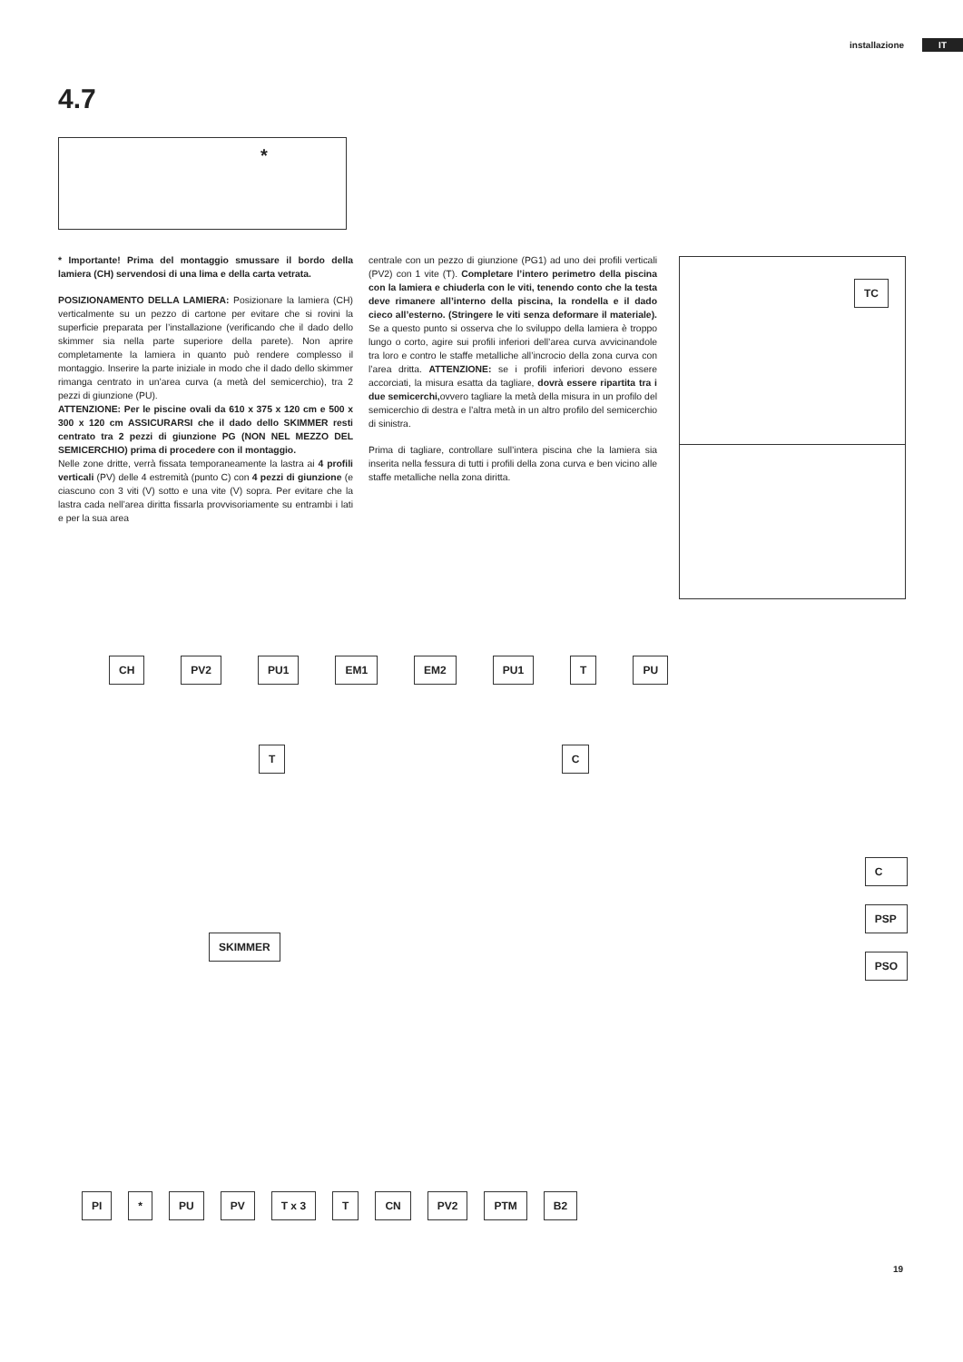installazione IT
4.7
*
* Importante! Prima del montaggio smussare il bordo della lamiera (CH) servendosi di una lima e della carta vetrata.
POSIZIONAMENTO DELLA LAMIERA: Posizionare la lamiera (CH) verticalmente su un pezzo di cartone per evitare che si rovini la superficie preparata per l’installazione (verificando che il dado dello skimmer sia nella parte superiore della parete). Non aprire completamente la lamiera in quanto può rendere complesso il montaggio. Inserire la parte iniziale in modo che il dado dello skimmer rimanga centrato in un’area curva (a metà del semicerchio), tra 2 pezzi di giunzione (PU).
ATTENZIONE: Per le piscine ovali da 610 x 375 x 120 cm e 500 x 300 x 120 cm ASSICURARSI che il dado dello SKIMMER resti centrato tra 2 pezzi di giunzione PG (NON NEL MEZZO DEL SEMICERCHIO) prima di procedere con il montaggio.
Nelle zone dritte, verrà fissata temporaneamente la lastra ai 4 profili verticali (PV) delle 4 estremità (punto C) con 4 pezzi di giunzione (e ciascuno con 3 viti (V) sotto e una vite (V) sopra. Per evitare che la lastra cada nell’area diritta fissarla provvisoriamente su entrambi i lati e per la sua area
centrale con un pezzo di giunzione (PG1) ad uno dei profili verticali (PV2) con 1 vite (T). Completare l’intero perimetro della piscina con la lamiera e chiuderla con le viti, tenendo conto che la testa deve rimanere all’interno della piscina, la rondella e il dado cieco all’esterno. (Stringere le viti senza deformare il materiale). Se a questo punto si osserva che lo sviluppo della lamiera è troppo lungo o corto, agire sui profili inferiori dell’area curva avvicinandole tra loro e contro le staffe metalliche all’incrocio della zona curva con l’area dritta. ATTENZIONE: se i profili inferiori devono essere accorciati, la misura esatta da tagliare, dovrà essere ripartita tra i due semicerchi, ovvero tagliare la metà della misura in un profilo del semicerchio di destra e l’altra metà in un altro profilo del semicerchio di sinistra.
Prima di tagliare, controllare sull’intera piscina che la lamiera sia inserita nella fessura di tutti i profili della zona curva e ben vicino alle staffe metalliche nella zona diritta.
TC
CH PV2 PU1 EM1 EM2 PU1 T PU
T C
C
PSP
PSO
SKIMMER
PI * PU PV T x 3 T CN PV2 PTM B2
19